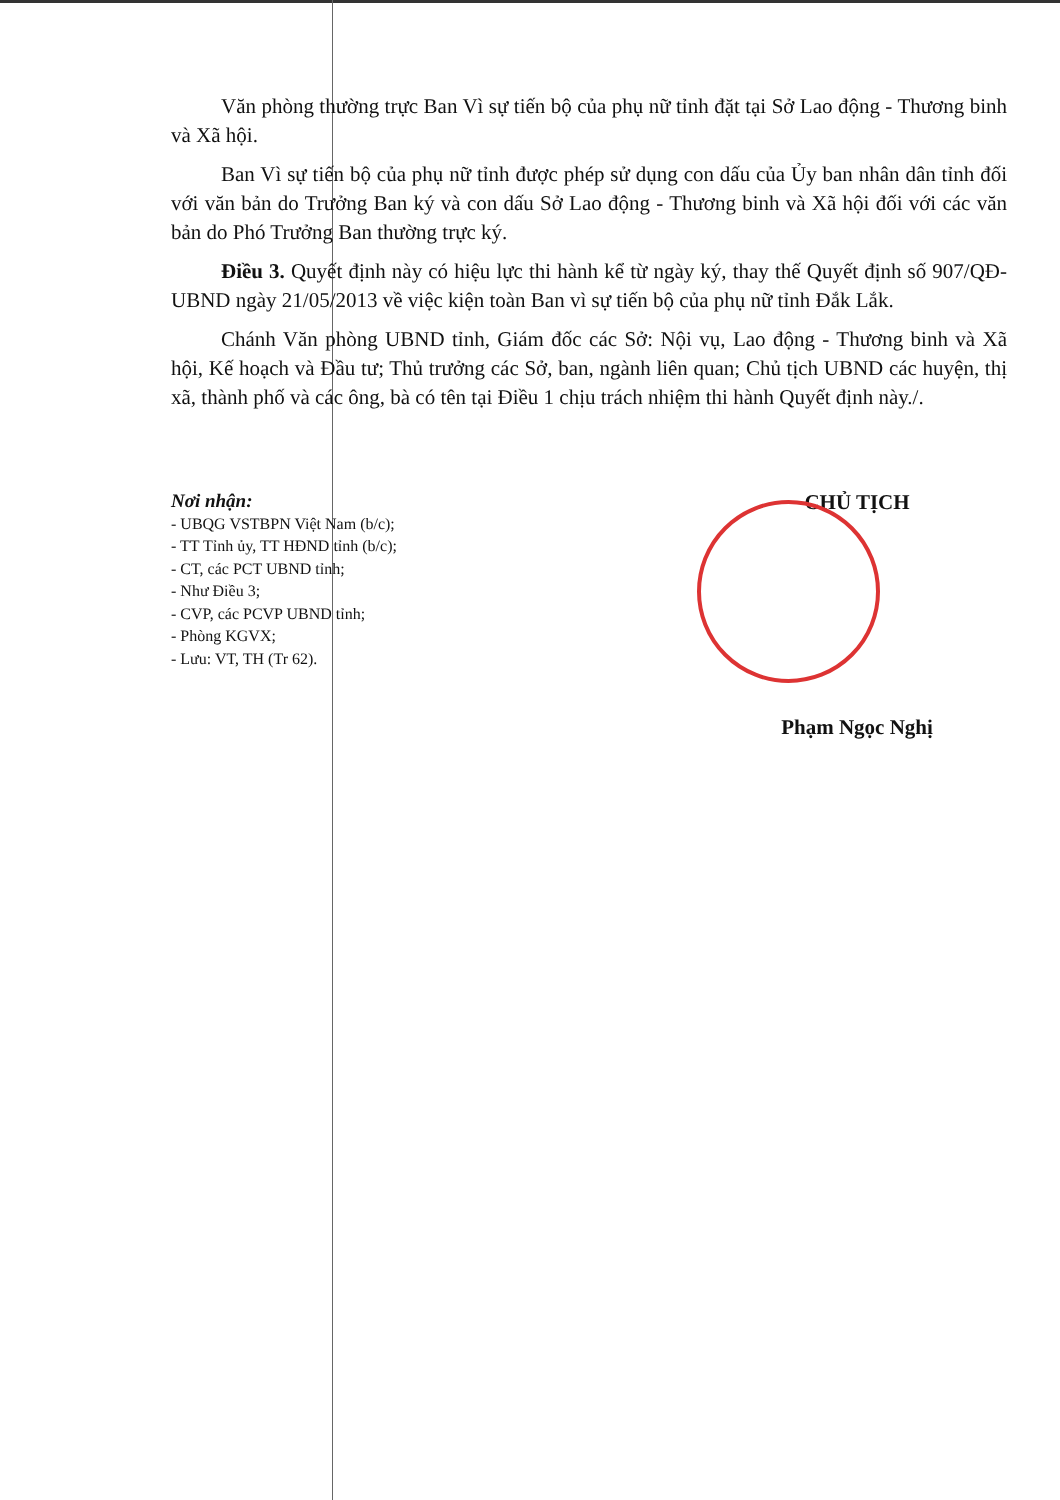Văn phòng thường trực Ban Vì sự tiến bộ của phụ nữ tỉnh đặt tại Sở Lao động - Thương binh và Xã hội.
Ban Vì sự tiến bộ của phụ nữ tỉnh được phép sử dụng con dấu của Ủy ban nhân dân tỉnh đối với văn bản do Trưởng Ban ký và con dấu Sở Lao động - Thương binh và Xã hội đối với các văn bản do Phó Trưởng Ban thường trực ký.
Điều 3. Quyết định này có hiệu lực thi hành kể từ ngày ký, thay thế Quyết định số 907/QĐ-UBND ngày 21/05/2013 về việc kiện toàn Ban vì sự tiến bộ của phụ nữ tỉnh Đắk Lắk.
Chánh Văn phòng UBND tỉnh, Giám đốc các Sở: Nội vụ, Lao động - Thương binh và Xã hội, Kế hoạch và Đầu tư; Thủ trưởng các Sở, ban, ngành liên quan; Chủ tịch UBND các huyện, thị xã, thành phố và các ông, bà có tên tại Điều 1 chịu trách nhiệm thi hành Quyết định này./.
Nơi nhận:
- UBQG VSTBPN Việt Nam (b/c);
- TT Tỉnh ủy, TT HĐND tỉnh (b/c);
- CT, các PCT UBND tỉnh;
- Như Điều 3;
- CVP, các PCVP UBND tỉnh;
- Phòng KGVX;
- Lưu: VT, TH (Tr 62).
CHỦ TỊCH
Phạm Ngọc Nghị